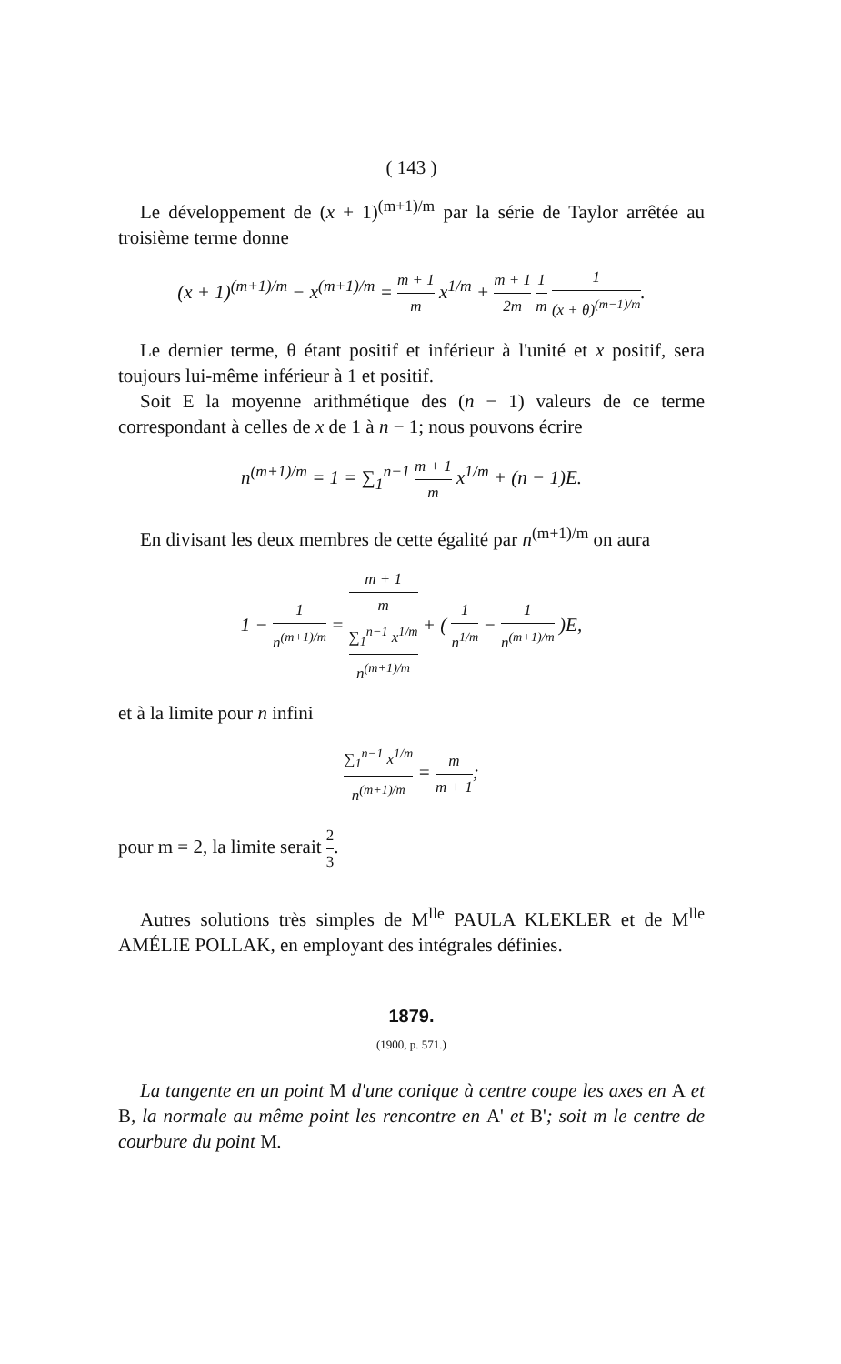( 143 )
Le développement de (x + 1)<sup>(m+1)/m</sup> par la série de Taylor arrêtée au troisième terme donne
(x + 1)<sup>(m+1)/m</sup> − x<sup>(m+1)/m</sup> = m + 1 m x<sup>1/m</sup> + m + 1 2m 1 m 1 (x + θ)<sup>(m−1)/m</sup>.
Le dernier terme, θ étant positif et inférieur à l'unité et x positif, sera toujours lui-même inférieur à 1 et positif.
Soit E la moyenne arithmétique des (n − 1) valeurs de ce terme correspondant à celles de x de 1 à n − 1; nous pouvons écrire
n<sup>(m+1)/m</sup> = 1 = ∑<sub>1</sub><sup>n−1</sup> m + 1 m x<sup>1/m</sup> + (n − 1)E.
En divisant les deux membres de cette égalité par n<sup>(m+1)/m</sup> on aura
1 − 1 n<sup>(m+1)/m</sup> = m + 1
m
∑<sub>1</sub><sup>n−1</sup> x<sup>1/m</sup> n<sup>(m+1)/m</sup> + ( 1 n<sup>1/m</sup> − 1 n<sup>(m+1)/m</sup> )E,
et à la limite pour n infini
∑<sub>1</sub><sup>n−1</sup> x<sup>1/m</sup> n<sup>(m+1)/m</sup> = m m + 1;
pour m = 2, la limite serait 2 3.
Autres solutions très simples de M<sup>lle</sup> PAULA KLEKLER et de M<sup>lle</sup> AMÉLIE POLLAK, en employant des intégrales définies.
1879.
(1900, p. 571.)
La tangente en un point M d'une conique à centre coupe les axes en A et B, la normale au même point les rencontre en A' et B'; soit m le centre de courbure du point M.